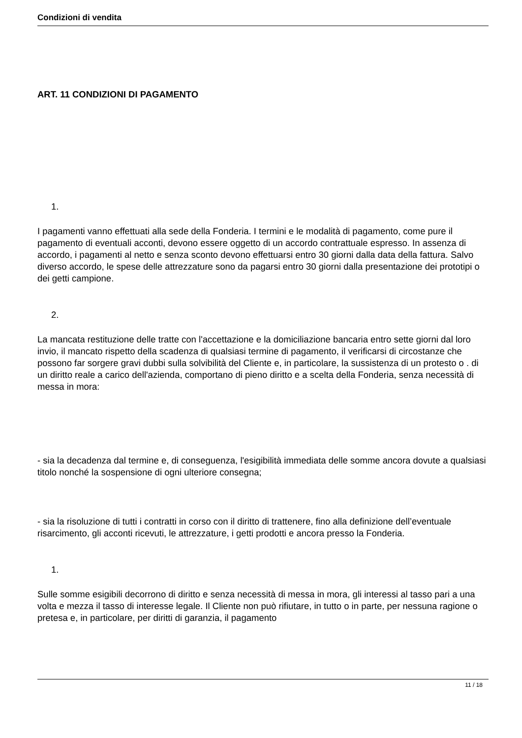Condizioni di vendita
ART. 11 CONDIZIONI DI PAGAMENTO
1.
I pagamenti vanno effettuati alla sede della Fonderia. I termini e le modalità di pagamento, come pure il pagamento di eventuali acconti, devono essere oggetto di un accordo contrattuale espresso. In assenza di accordo, i pagamenti al netto e senza sconto devono effettuarsi entro 30 giorni dalla data della fattura. Salvo diverso accordo, le spese delle attrezzature sono da pagarsi entro 30 giorni dalla presentazione dei prototipi o dei getti campione.
2.
La mancata restituzione delle tratte con l'accettazione e la domiciliazione bancaria entro sette giorni dal loro invio, il mancato rispetto della scadenza di qualsiasi termine di pagamento, il verificarsi di circostanze che possono far sorgere gravi dubbi sulla solvibilità del Cliente e, in particolare, la sussistenza di un protesto o . di un diritto reale a carico dell'azienda, comportano di pieno diritto e a scelta della Fonderia, senza necessità di messa in mora:
- sia la decadenza dal termine e, di conseguenza, l'esigibilità immediata delle somme ancora dovute a qualsiasi titolo nonché la sospensione di ogni ulteriore consegna;
- sia la risoluzione di tutti i contratti in corso con il diritto di trattenere, fino alla definizione dell’eventuale risarcimento, gli acconti ricevuti, le attrezzature, i getti prodotti e ancora presso la Fonderia.
1.
Sulle somme esigibili decorrono di diritto e senza necessità di messa in mora, gli interessi al tasso pari a una volta e mezza il tasso di interesse legale. Il Cliente non può rifiutare, in tutto o in parte, per nessuna ragione o pretesa e, in particolare, per diritti di garanzia, il pagamento
11 / 18